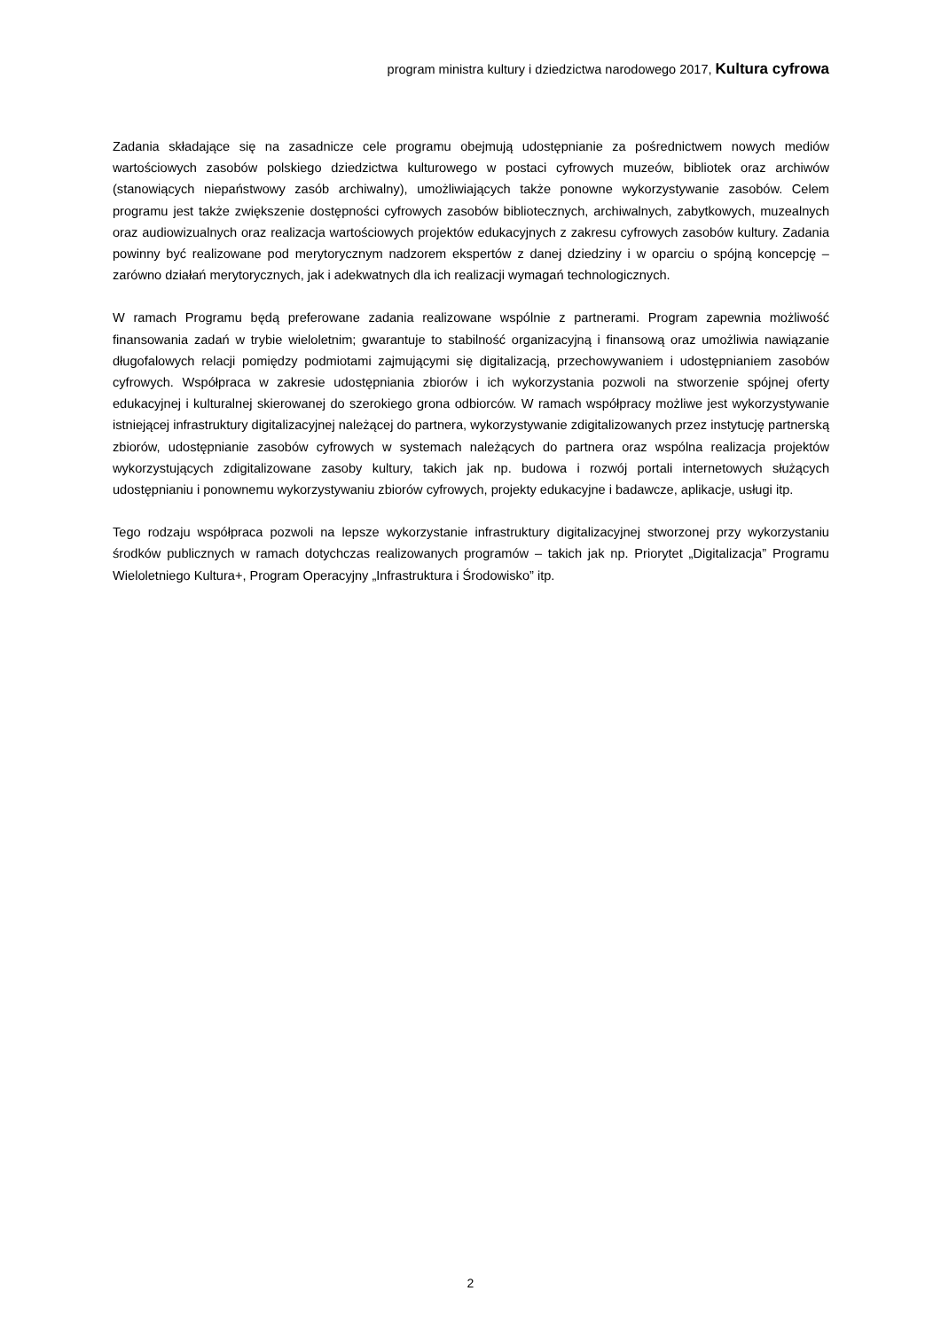program ministra kultury i dziedzictwa narodowego 2017, Kultura cyfrowa
Zadania składające się na zasadnicze cele programu obejmują udostępnianie za pośrednictwem nowych mediów wartościowych zasobów polskiego dziedzictwa kulturowego w postaci cyfrowych muzeów, bibliotek oraz archiwów (stanowiących niepaństwowy zasób archiwalny), umożliwiających także ponowne wykorzystywanie zasobów. Celem programu jest także zwiększenie dostępności cyfrowych zasobów bibliotecznych, archiwalnych, zabytkowych, muzealnych oraz audiowizualnych oraz realizacja wartościowych projektów edukacyjnych z zakresu cyfrowych zasobów kultury. Zadania powinny być realizowane pod merytorycznym nadzorem ekspertów z danej dziedziny i w oparciu o spójną koncepcję – zarówno działań merytorycznych, jak i adekwatnych dla ich realizacji wymagań technologicznych.
W ramach Programu będą preferowane zadania realizowane wspólnie z partnerami. Program zapewnia możliwość finansowania zadań w trybie wieloletnim; gwarantuje to stabilność organizacyjną i finansową oraz umożliwia nawiązanie długofalowych relacji pomiędzy podmiotami zajmującymi się digitalizacją, przechowywaniem i udostępnianiem zasobów cyfrowych. Współpraca w zakresie udostępniania zbiorów i ich wykorzystania pozwoli na stworzenie spójnej oferty edukacyjnej i kulturalnej skierowanej do szerokiego grona odbiorców. W ramach współpracy możliwe jest wykorzystywanie istniejącej infrastruktury digitalizacyjnej należącej do partnera, wykorzystywanie zdigitalizowanych przez instytucję partnerską zbiorów, udostępnianie zasobów cyfrowych w systemach należących do partnera oraz wspólna realizacja projektów wykorzystujących zdigitalizowane zasoby kultury, takich jak np. budowa i rozwój portali internetowych służących udostępnianiu i ponownemu wykorzystywaniu zbiorów cyfrowych, projekty edukacyjne i badawcze, aplikacje, usługi itp.
Tego rodzaju współpraca pozwoli na lepsze wykorzystanie infrastruktury digitalizacyjnej stworzonej przy wykorzystaniu środków publicznych w ramach dotychczas realizowanych programów – takich jak np. Priorytet „Digitalizacja” Programu Wieloletniego Kultura+, Program Operacyjny „Infrastruktura i Środowisko” itp.
2